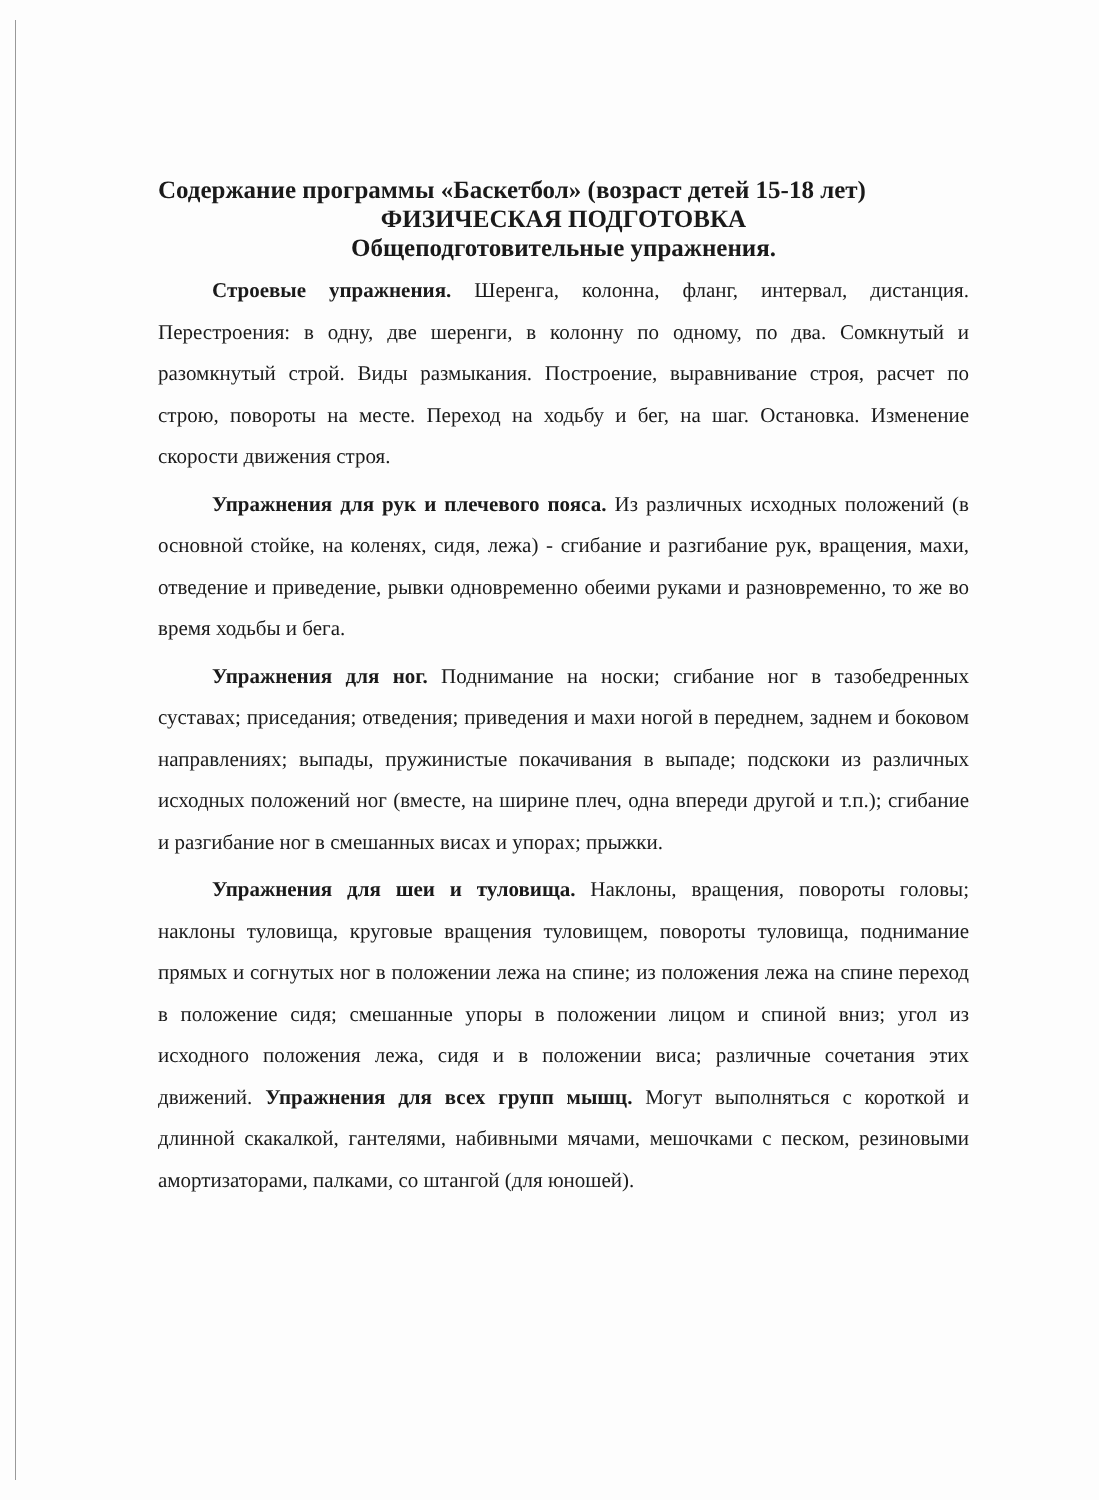Содержание программы «Баскетбол» (возраст детей 15-18 лет)
ФИЗИЧЕСКАЯ ПОДГОТОВКА
Общеподготовительные упражнения.
Строевые упражнения. Шеренга, колонна, фланг, интервал, дистанция. Перестроения: в одну, две шеренги, в колонну по одному, по два. Сомкнутый и разомкнутый строй. Виды размыкания. Построение, выравнивание строя, расчет по строю, повороты на месте. Переход на ходьбу и бег, на шаг. Остановка. Изменение скорости движения строя.
Упражнения для рук и плечевого пояса. Из различных исходных положений (в основной стойке, на коленях, сидя, лежа) - сгибание и разгибание рук, вращения, махи, отведение и приведение, рывки одновременно обеими руками и разновременно, то же во время ходьбы и бега.
Упражнения для ног. Поднимание на носки; сгибание ног в тазобедренных суставах; приседания; отведения; приведения и махи ногой в переднем, заднем и боковом направлениях; выпады, пружинистые покачивания в выпаде; подскоки из различных исходных положений ног (вместе, на ширине плеч, одна впереди другой и т.п.); сгибание и разгибание ног в смешанных висах и упорах; прыжки.
Упражнения для шеи и туловища. Наклоны, вращения, повороты головы; наклоны туловища, круговые вращения туловищем, повороты туловища, поднимание прямых и согнутых ног в положении лежа на спине; из положения лежа на спине переход в положение сидя; смешанные упоры в положении лицом и спиной вниз; угол из исходного положения лежа, сидя и в положении виса; различные сочетания этих движений. Упражнения для всех групп мышц. Могут выполняться с короткой и длинной скакалкой, гантелями, набивными мячами, мешочками с песком, резиновыми амортизаторами, палками, со штангой (для юношей).